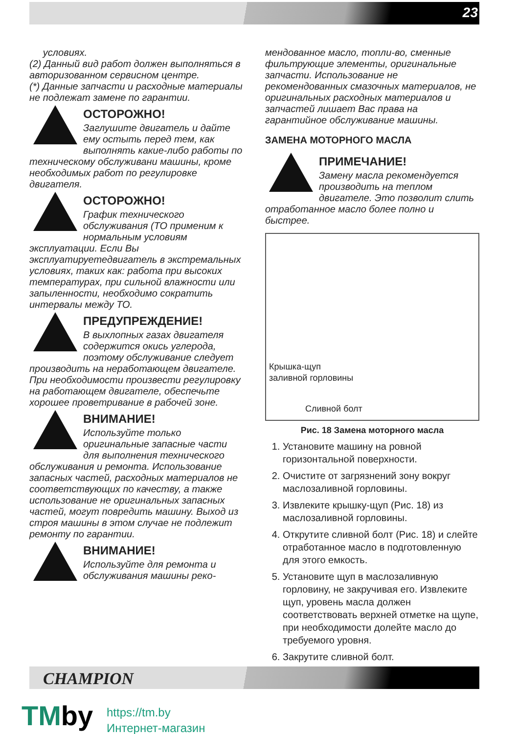23
условиях.
(2) Данный вид работ должен выполняться в авторизованном сервисном центре.
(*) Данные запчасти и расходные материалы не подлежат замене по гарантии.
ОСТОРОЖНО!
Заглушите двигатель и дайте ему остыть перед тем, как выполнять какие-либо работы по техническому обслуживани машины, кроме необходимых работ по регулировке двигателя.
ОСТОРОЖНО!
График технического обслуживания (ТО применим к нормальным условиям эксплуатации. Если Вы эксплуатируетедвигатель в экстремальных условиях, таких как: работа при высоких температурах, при сильной влажности или запыленности, необходимо сократить интервалы между ТО.
ПРЕДУПРЕЖДЕНИЕ!
В выхлопных газах двигателя содержится окись углерода, поэтому обслуживание следует производить на неработающем двигателе. При необходимости произвести регулировку на работающем двигателе, обеспечьте хорошее проветривание в рабочей зоне.
ВНИМАНИЕ!
Используйте только оригинальные запасные части для выполнения технического обслуживания и ремонта. Использование запасных частей, расходных материалов не соответствующих по качеству, а также использование не оригинальных запасных частей, могут повредить машину. Выход из строя машины в этом случае не подлежит ремонту по гарантии.
ВНИМАНИЕ!
Используйте для ремонта и обслуживания машины реко-
мендованное масло, топли-во, сменные фильтрующие элементы, оригинальные запчасти. Использование не рекомендованных смазочных материалов, не оригинальных расходных материалов и запчастей лишает Вас права на гарантийное обслуживание машины.
ЗАМЕНА МОТОРНОГО МАСЛА
ПРИМЕЧАНИЕ!
Замену масла рекомендуется производить на теплом двигателе. Это позволит слить отработанное масло более полно и быстрее.
Крышка-щуп
заливной горловины
Сливной болт
Рис. 18 Замена моторного масла
1. Установите машину на ровной горизонтальной поверхности.
2. Очистите от загрязнений зону вокруг маслозаливной горловины.
3. Извлеките крышку-щуп (Рис. 18) из маслозаливной горловины.
4. Открутите сливной болт (Рис. 18) и слейте отработанное масло в подготовленную для этого емкость.
5. Установите щуп в маслозаливную горловину, не закручивая его. Извлеките щуп, уровень масла должен соответствовать верхней отметке на щупе, при необходимости долейте масло до требуемого уровня.
6. Закрутите сливной болт.
CHAMPION
TMby
https://tm.by
Интернет-магазин